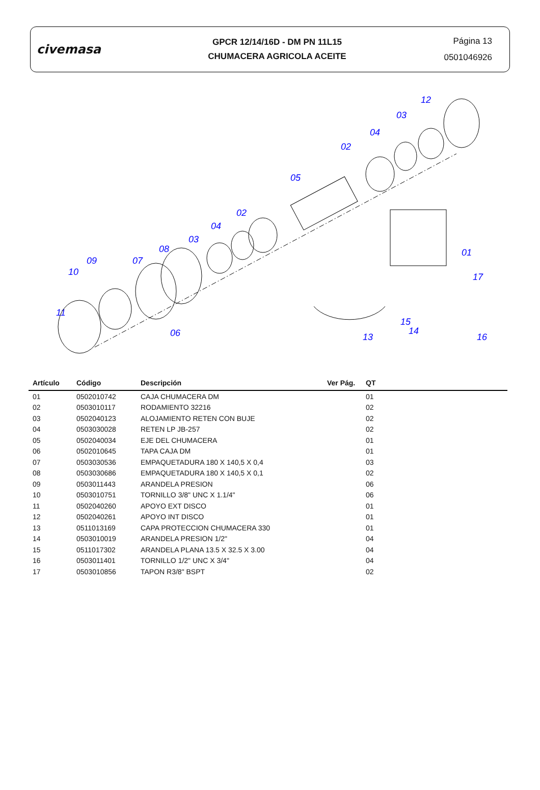civemasa
GPCR 12/14/16D - DM PN 11L15
CHUMACERA AGRICOLA ACEITE
Página 13
0501046926
12
03
04
02
05
02
04
03
08
07
09
10
11
06
13
15
14
16
17
01
| Artículo | Código | Descripción | Ver Pág. | QT |
| --- | --- | --- | --- | --- |
| 01 | 0502010742 | CAJA CHUMACERA DM | | 01 |
| 02 | 0503010117 | RODAMIENTO 32216 | | 02 |
| 03 | 0502040123 | ALOJAMIENTO RETEN CON BUJE | | 02 |
| 04 | 0503030028 | RETEN LP JB-257 | | 02 |
| 05 | 0502040034 | EJE DEL CHUMACERA | | 01 |
| 06 | 0502010645 | TAPA CAJA DM | | 01 |
| 07 | 0503030536 | EMPAQUETADURA 180 X 140,5 X 0,4 | | 03 |
| 08 | 0503030686 | EMPAQUETADURA 180 X 140,5 X 0,1 | | 02 |
| 09 | 0503011443 | ARANDELA PRESION | | 06 |
| 10 | 0503010751 | TORNILLO 3/8" UNC X 1.1/4" | | 06 |
| 11 | 0502040260 | APOYO EXT DISCO | | 01 |
| 12 | 0502040261 | APOYO INT DISCO | | 01 |
| 13 | 0511013169 | CAPA PROTECCION CHUMACERA 330 | | 01 |
| 14 | 0503010019 | ARANDELA PRESION 1/2" | | 04 |
| 15 | 0511017302 | ARANDELA PLANA 13.5 X 32.5 X 3.00 | | 04 |
| 16 | 0503011401 | TORNILLO 1/2" UNC X 3/4" | | 04 |
| 17 | 0503010856 | TAPON R3/8" BSPT | | 02 |